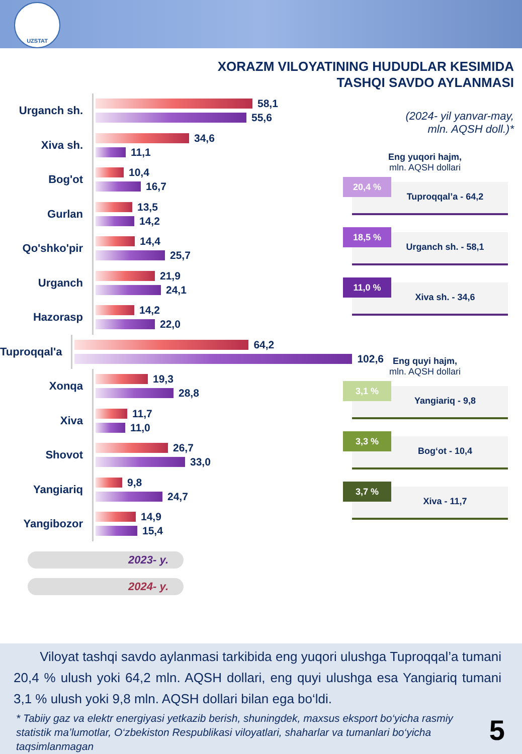UZSTAT
XORAZM VILOYATINING HUDUDLAR KESIMIDA
TASHQI SAVDO AYLANMASI
(2024- yil yanvar-may,
mln. AQSH doll.)*
Urganch sh.
58,1
55,6
Xiva sh.
34,6
11,1
Bog'ot
10,4
16,7
Gurlan
13,5
14,2
Qo'shko'pir
14,4
25,7
Urganch
21,9
24,1
Hazorasp
14,2
22,0
Tuproqqal'a
64,2
102,6
Xonqa
19,3
28,8
Xiva
11,7
11,0
Shovot
26,7
33,0
Yangiariq
9,8
24,7
Yangibozor
14,9
15,4
Eng yuqori hajm,
mln. AQSH dollari
Tuproqqal’a - 64,2
20,4 %
Urganch sh. - 58,1
18,5 %
Xiva sh. - 34,6
11,0 %
Eng quyi hajm,
mln. AQSH dollari
Yangiariq - 9,8
3,1 %
Bog‘ot - 10,4
3,3 %
Xiva - 11,7
3,7 %
2023- y.
2024- y.
Viloyat tashqi savdo aylanmasi tarkibida eng yuqori ulushga Tuproqqal’a tumani 20,4 % ulush yoki 64,2 mln. AQSH dollari, eng quyi ulushga esa Yangiariq tumani 3,1 % ulush yoki 9,8 mln. AQSH dollari bilan ega bo‘ldi.
* Tabiiy gaz va elektr energiyasi yetkazib berish, shuningdek, maxsus eksport bo‘yicha rasmiy statistik ma’lumotlar, O‘zbekiston Respublikasi viloyatlari, shaharlar va tumanlari bo‘yicha taqsimlanmagan
5